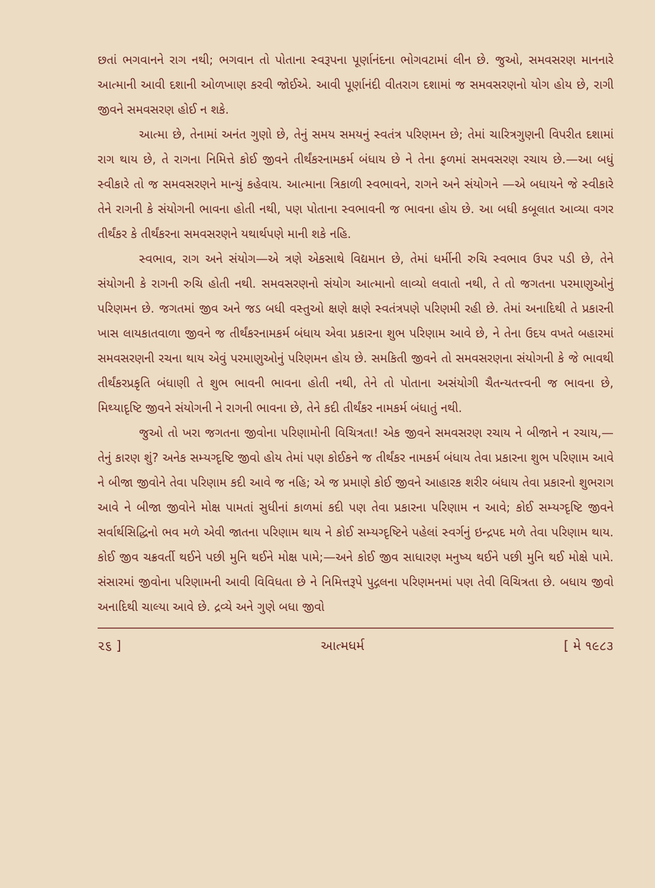છતાં ભગવાનને રાગ નથી; ભગવાન તો પોતાના સ્વરૂપના પૂર્ણાનંદના ભોગવટામાં લીન છે. જુઓ, સમવસરણ માનનારે આત્માની આવી દશાની ઓળખાણ કરવી જોઈએ. આવી પૂર્ણાનંદી વીતરાગ દશામાં જ સમવસરણનો યોગ હોય છે, રાગી જીવને સમવસરણ હોઈ ન શકે.
આત્મા છે, તેનામાં અનંત ગુણો છે, તેનું સમય સમયનું સ્વતંત્ર પરિણમન છે; તેમાં ચારિત્રગુણની વિપરીત દશામાં રાગ થાય છે, તે રાગના નિમિત્તે કોઈ જીવને તીર્થંકરનામકર્મ બંધાય છે ને તેના ફળમાં સમવસરણ રચાય છે.—આ બધું સ્વીકારે તો જ સમવસરણને માન્યું કહેવાય. આત્માના ત્રિકાળી સ્વભાવને, રાગને અને સંયોગને —એ બધાયને જે સ્વીકારે તેને રાગની કે સંયોગની ભાવના હોતી નથી, પણ પોતાના સ્વભાવની જ ભાવના હોય છે. આ બધી કબૂલાત આવ્યા વગર તીર્થંકર કે તીર્થંકરના સમવસરણને યથાર્થપણે માની શકે નહિ.
સ્વભાવ, રાગ અને સંયોગ—એ ત્રણે એકસાથે વિદ્યમાન છે, તેમાં ધર્મીની રુચિ સ્વભાવ ઉપર પડી છે, તેને સંયોગની કે રાગની રુચિ હોતી નથી. સમવસરણનો સંયોગ આત્માનો લાવ્યો લવાતો નથી, તે તો જગતના પરમાણુઓનું પરિણમન છે. જગતમાં જીવ અને જડ બધી વસ્તુઓ ક્ષણે ક્ષણે સ્વતંત્રપણે પરિણમી રહી છે. તેમાં અનાદિથી તે પ્રકારની ખાસ લાયકાતવાળા જીવને જ તીર્થંકરનામકર્મ બંધાય એવા પ્રકારના શુભ પરિણામ આવે છે, ને તેના ઉદય વખતે બહારમાં સમવસરણની રચના થાય એવું પરમાણુઓનું પરિણમન હોય છે. સમકિતી જીવને તો સમવસરણના સંયોગની કે જે ભાવથી તીર્થંકરપ્રકૃતિ બંધાણી તે શુભ ભાવની ભાવના હોતી નથી, તેને તો પોતાના અસંયોગી ચૈતન્યતત્ત્વની જ ભાવના છે, મિથ્યાદૃષ્ટિ જીવને સંયોગની ને રાગની ભાવના છે, તેને કદી તીર્થંકર નામકર્મ બંધાતું નથી.
જુઓ તો ખરા જગતના જીવોના પરિણામોની વિચિત્રતા! એક જીવને સમવસરણ રચાય ને બીજાને ન રચાય,—તેનું કારણ શું? અનેક સમ્યગ્દૃષ્ટિ જીવો હોય તેમાં પણ કોઈકને જ તીર્થંકર નામકર્મ બંધાય તેવા પ્રકારના શુભ પરિણામ આવે ને બીજા જીવોને તેવા પરિણામ કદી આવે જ નહિ; એ જ પ્રમાણે કોઈ જીવને આહારક શરીર બંધાય તેવા પ્રકારનો શુભરાગ આવે ને બીજા જીવોને મોક્ષ પામતાં સુધીનાં કાળમાં કદી પણ તેવા પ્રકારના પરિણામ ન આવે; કોઈ સમ્યગ્દૃષ્ટિ જીવને સર્વાર્થસિદ્ધિનો ભવ મળે એવી જાતના પરિણામ થાય ને કોઈ સમ્યગ્દૃષ્ટિને પહેલાં સ્વર્ગનું ઇન્દ્રપદ મળે તેવા પરિણામ થાય. કોઈ જીવ ચક્રવર્તી થઈને પછી મુનિ થઈને મોક્ષ પામે;—અને કોઈ જીવ સાધારણ મનુષ્ય થઈને પછી મુનિ થઈ મોક્ષે પામે. સંસારમાં જીવોના પરિણામની આવી વિવિધતા છે ને નિમિત્તરૂપે પુદ્ગલના પરિણમનમાં પણ તેવી વિચિત્રતા છે. બધાય જીવો અનાદિથી ચાલ્યા આવે છે. દ્રવ્યે અને ગુણે બધા જીવો
૨૬ ] આત્મધર્મ [ મે ૧૯૮૩